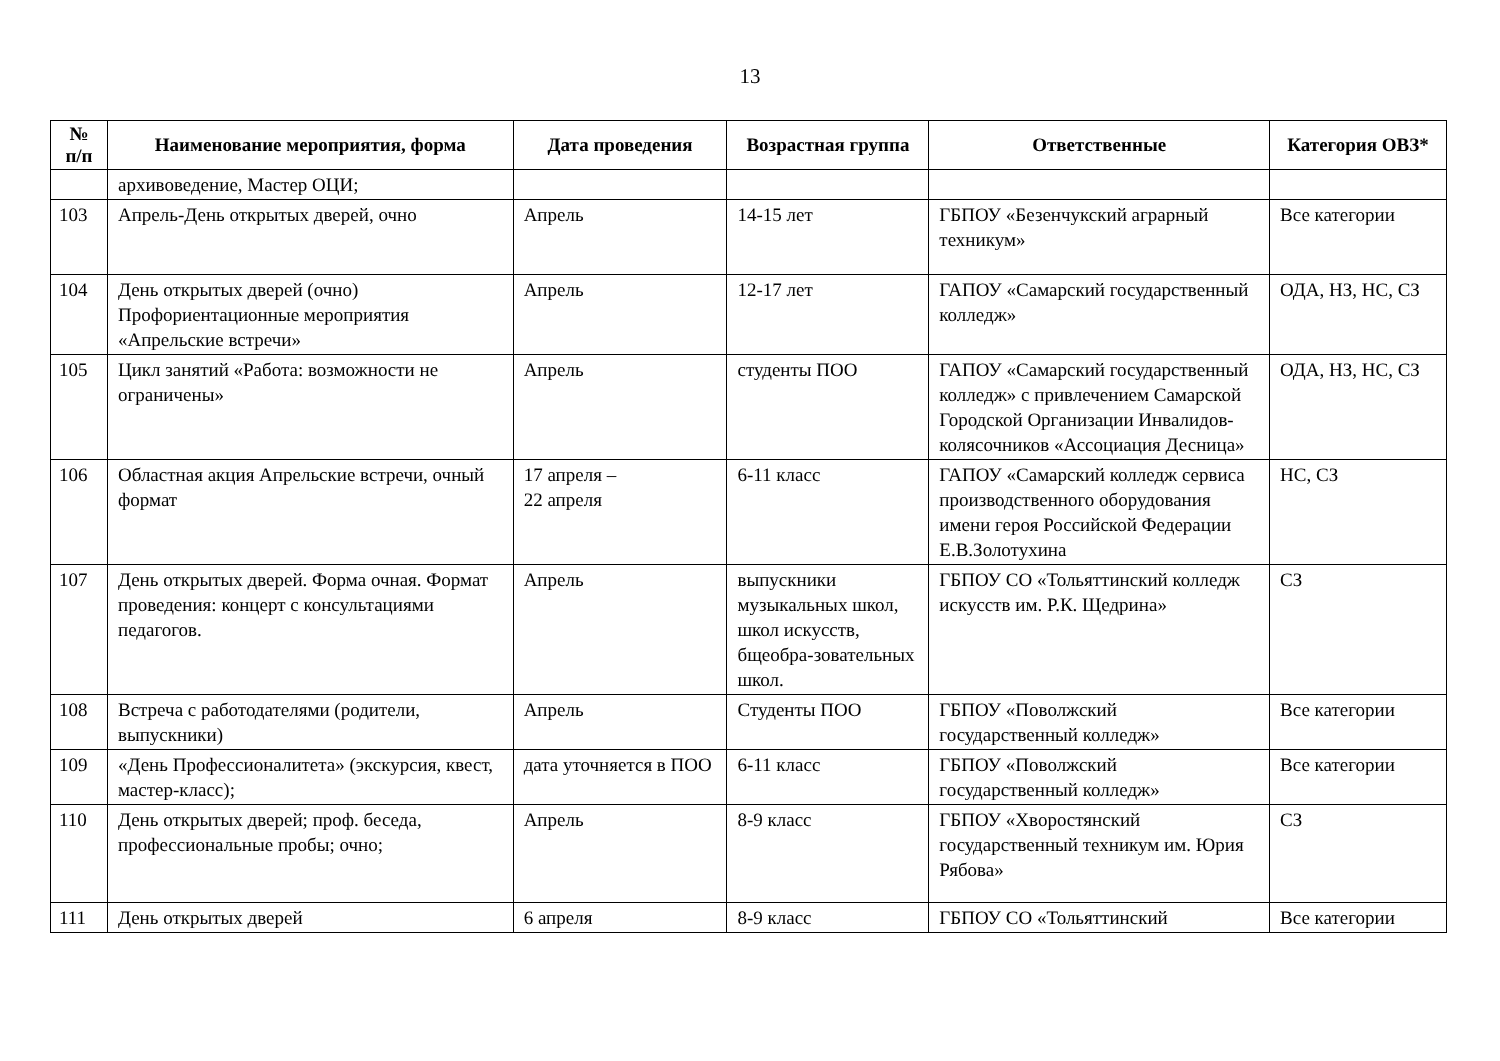13
| № п/п | Наименование мероприятия, форма | Дата проведения | Возрастная группа | Ответственные | Категория ОВЗ* |
| --- | --- | --- | --- | --- | --- |
| | архивоведение, Мастер ОЦИ; | | | | |
| 103 | Апрель-День открытых дверей, очно | Апрель | 14-15 лет | ГБПОУ «Безенчукский аграрный техникум» | Все категории |
| 104 | День открытых дверей (очно) Профориентационные мероприятия «Апрельские встречи» | Апрель | 12-17 лет | ГАПОУ «Самарский государственный колледж» | ОДА, НЗ, НС, СЗ |
| 105 | Цикл занятий «Работа: возможности не ограничены» | Апрель | студенты ПОО | ГАПОУ «Самарский государственный колледж» с привлечением Самарской Городской Организации Инвалидов-колясочников «Ассоциация Десница» | ОДА, НЗ, НС, СЗ |
| 106 | Областная акция Апрельские встречи, очный формат | 17 апреля – 22 апреля | 6-11 класс | ГАПОУ «Самарский колледж сервиса производственного оборудования имени героя Российской Федерации Е.В.Золотухина | НС, СЗ |
| 107 | День открытых дверей. Форма очная. Формат проведения: концерт с консультациями педагогов. | Апрель | выпускники музыкальных школ, школ искусств, бщеобра-зовательных школ. | ГБПОУ СО «Тольяттинский колледж искусств им. Р.К. Щедрина» | СЗ |
| 108 | Встреча с работодателями (родители, выпускники) | Апрель | Студенты ПОО | ГБПОУ «Поволжский государственный колледж» | Все категории |
| 109 | «День Профессионалитета» (экскурсия, квест, мастер-класс); | дата уточняется в ПОО | 6-11 класс | ГБПОУ «Поволжский государственный колледж» | Все категории |
| 110 | День открытых дверей; проф. беседа, профессиональные пробы; очно; | Апрель | 8-9 класс | ГБПОУ «Хворостянский государственный техникум им. Юрия Рябова» | СЗ |
| 111 | День открытых дверей | 6 апреля | 8-9 класс | ГБПОУ СО «Тольяттинский | Все категории |